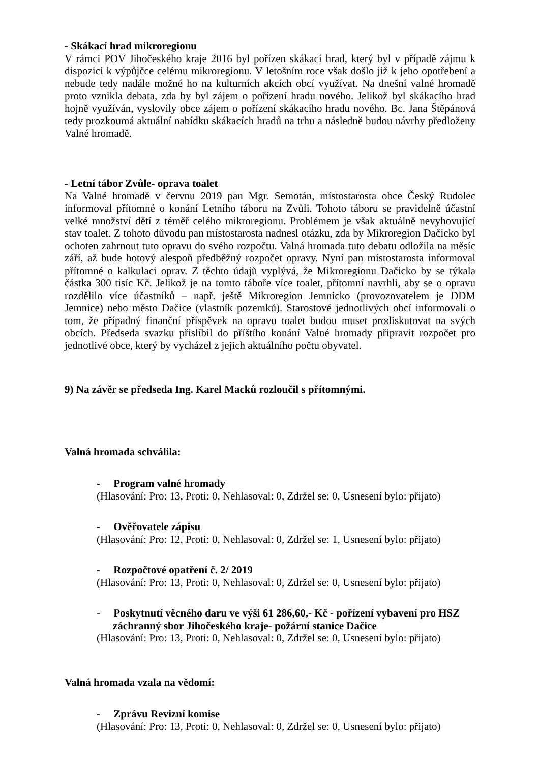- Skákací hrad mikroregionu
V rámci POV Jihočeského kraje 2016 byl pořízen skákací hrad, který byl v případě zájmu k dispozici k výpůjčce celému mikroregionu. V letošním roce však došlo již k jeho opotřebení a nebude tedy nadále možné ho na kulturních akcích obcí využívat. Na dnešní valné hromadě proto vznikla debata, zda by byl zájem o pořízení hradu nového. Jelikož byl skákacího hrad hojně využíván, vyslovily obce zájem o pořízení skákacího hradu nového. Bc. Jana Štěpánová tedy prozkoumá aktuální nabídku skákacích hradů na trhu a následně budou návrhy předloženy Valné hromadě.
- Letní tábor Zvůle- oprava toalet
Na Valné hromadě v červnu 2019 pan Mgr. Semotán, místostarosta obce Český Rudolec informoval přítomné o konání Letního táboru na Zvůli. Tohoto táboru se pravidelně účastní velké množství dětí z téměř celého mikroregionu. Problémem je však aktuálně nevyhovující stav toalet. Z tohoto důvodu pan místostarosta nadnesl otázku, zda by Mikroregion Dačicko byl ochoten zahrnout tuto opravu do svého rozpočtu. Valná hromada tuto debatu odložila na měsíc září, až bude hotový alespoň předběžný rozpočet opravy. Nyní pan místostarosta informoval přítomné o kalkulaci oprav. Z těchto údajů vyplývá, že Mikroregionu Dačicko by se týkala částka 300 tisíc Kč. Jelikož je na tomto táboře více toalet, přítomní navrhli, aby se o opravu rozdělilo více účastníků – např. ještě Mikroregion Jemnicko (provozovatelem je DDM Jemnice) nebo město Dačice (vlastník pozemků). Starostové jednotlivých obcí informovali o tom, že případný finanční příspěvek na opravu toalet budou muset prodiskutovat na svých obcích. Předseda svazku přislíbil do příštího konání Valné hromady připravit rozpočet pro jednotlivé obce, který by vycházel z jejich aktuálního počtu obyvatel.
9) Na závěr se předseda Ing. Karel Macků rozloučil s přítomnými.
Valná hromada schválila:
- Program valné hromady
(Hlasování: Pro: 13, Proti: 0, Nehlasoval: 0, Zdržel se: 0, Usnesení bylo: přijato)
- Ověřovatele zápisu
(Hlasování: Pro: 12, Proti: 0, Nehlasoval: 0, Zdržel se: 1, Usnesení bylo: přijato)
- Rozpočtové opatření č. 2/ 2019
(Hlasování: Pro: 13, Proti: 0, Nehlasoval: 0, Zdržel se: 0, Usnesení bylo: přijato)
- Poskytnutí věcného daru ve výši 61 286,60,- Kč - pořízení vybavení pro HSZ záchranný sbor Jihočeského kraje- požární stanice Dačice
(Hlasování: Pro: 13, Proti: 0, Nehlasoval: 0, Zdržel se: 0, Usnesení bylo: přijato)
Valná hromada vzala na vědomí:
- Zprávu Revizní komise
(Hlasování: Pro: 13, Proti: 0, Nehlasoval: 0, Zdržel se: 0, Usnesení bylo: přijato)